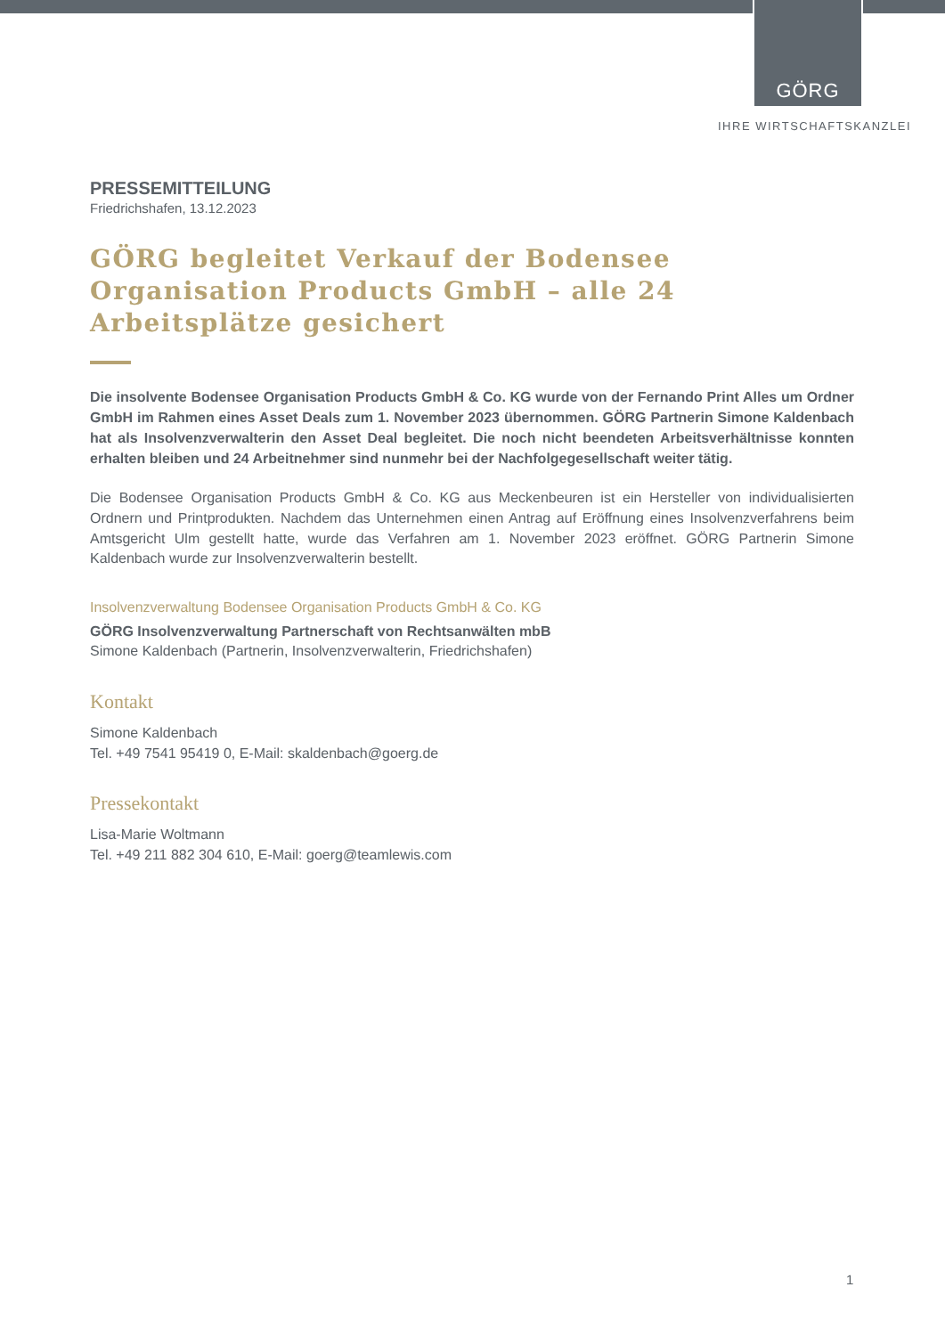GÖRG
IHRE WIRTSCHAFTSKANZLEI
PRESSEMITTEILUNG
Friedrichshafen, 13.12.2023
GÖRG begleitet Verkauf der Bodensee Organisation Products GmbH – alle 24 Arbeitsplätze gesichert
Die insolvente Bodensee Organisation Products GmbH & Co. KG wurde von der Fernando Print Alles um Ordner GmbH im Rahmen eines Asset Deals zum 1. November 2023 übernommen. GÖRG Partnerin Simone Kaldenbach hat als Insolvenzverwalterin den Asset Deal begleitet. Die noch nicht beendeten Arbeitsverhältnisse konnten erhalten bleiben und 24 Arbeitnehmer sind nunmehr bei der Nachfolgegesellschaft weiter tätig.
Die Bodensee Organisation Products GmbH & Co. KG aus Meckenbeuren ist ein Hersteller von individualisierten Ordnern und Printprodukten. Nachdem das Unternehmen einen Antrag auf Eröffnung eines Insolvenzverfahrens beim Amtsgericht Ulm gestellt hatte, wurde das Verfahren am 1. November 2023 eröffnet. GÖRG Partnerin Simone Kaldenbach wurde zur Insolvenzverwalterin bestellt.
Insolvenzverwaltung Bodensee Organisation Products GmbH & Co. KG
GÖRG Insolvenzverwaltung Partnerschaft von Rechtsanwälten mbB
Simone Kaldenbach (Partnerin, Insolvenzverwalterin, Friedrichshafen)
Kontakt
Simone Kaldenbach
Tel. +49 7541 95419 0, E-Mail: skaldenbach@goerg.de
Pressekontakt
Lisa-Marie Woltmann
Tel. +49 211 882 304 610, E-Mail: goerg@teamlewis.com
1